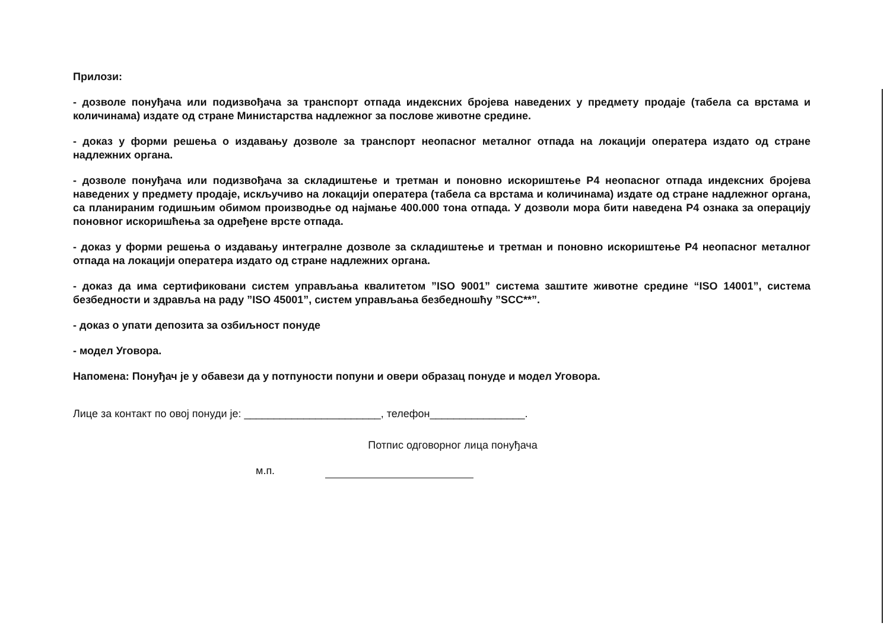Прилози:
- дозволе понуђача или подизвођача за транспорт отпада индексних бројева наведених у предмету продаје (табела са врстама и количинама) издате од стране Министарства надлежног за послове животне средине.
- доказ у форми решења о издавању дозволе за транспорт неопасног металног отпада на локацији оператера издато од стране надлежних органа.
- дозволе понуђача или подизвођача за складиштење и третман и поновно искориштење Р4 неопасног отпада индексних бројева наведених у предмету продаје, искључиво на локацији оператера (табела са врстама и количинама) издате од стране надлежног органа, са планираним годишњим обимом производње од најмање 400.000 тона отпада. У дозволи мора бити наведена Р4 ознака за операцију поновног искоришћења за одређене врсте отпада.
- доказ у форми решења о издавању интегралне дозволе за складиштење и третман и поновно искориштење Р4 неопасног металног отпада на локацији оператера издато од стране надлежних органа.
- доказ да има сертификовани систем управљања квалитетом ”ISO 9001” система заштите животне средине “ISO 14001”, система безбедности и здравља на раду ”ISO 45001”, систем управљања безбедношћу ”SCC**”.
- доказ о упати депозита за озбиљност понуде
- модел Уговора.
Напомена: Понуђач је у обавези да у потпуности попуни и овери образац понуде и модел Уговора.
Лице за контакт по овој понуди је: _______________________, телефон________________.
Потпис одговорног лица понуђача
м.п.